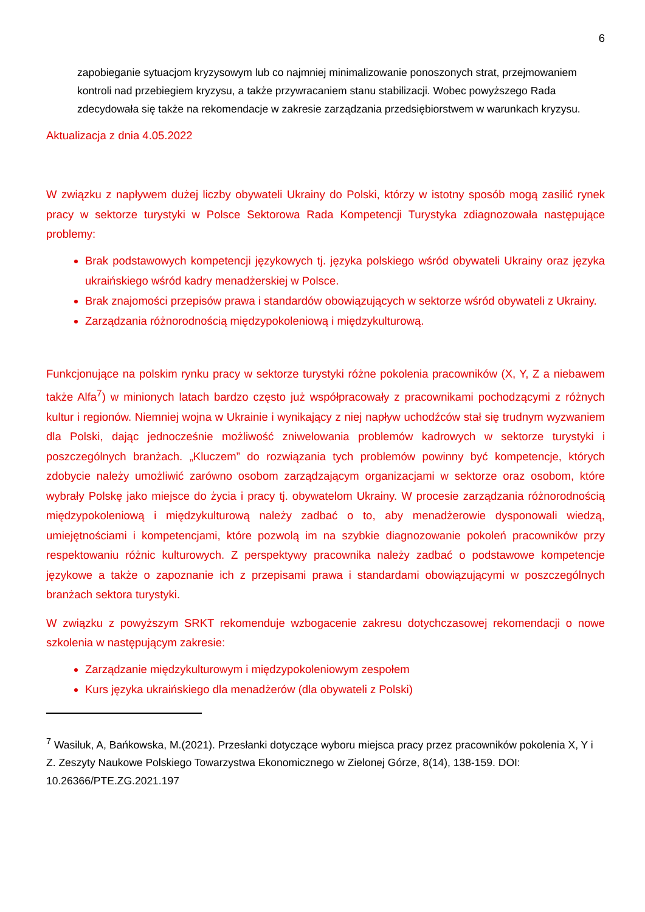6
zapobieganie sytuacjom kryzysowym lub co najmniej minimalizowanie ponoszonych strat, przejmowaniem kontroli nad przebiegiem kryzysu, a także przywracaniem stanu stabilizacji. Wobec powyższego Rada zdecydowała się także na rekomendacje w zakresie zarządzania przedsiębiorstwem w warunkach kryzysu.
Aktualizacja z dnia 4.05.2022
W związku z napływem dużej liczby obywateli Ukrainy do Polski, którzy w istotny sposób mogą zasilić rynek pracy w sektorze turystyki w Polsce Sektorowa Rada Kompetencji Turystyka zdiagnozowała następujące problemy:
Brak podstawowych kompetencji językowych tj. języka polskiego wśród obywateli Ukrainy oraz języka ukraińskiego wśród kadry menadżerskiej w Polsce.
Brak znajomości przepisów prawa i standardów obowiązujących w sektorze wśród obywateli z Ukrainy.
Zarządzania różnorodnością międzypokoleniową i międzykulturową.
Funkcjonujące na polskim rynku pracy w sektorze turystyki różne pokolenia pracowników (X, Y, Z a niebawem także Alfa<sup>7</sup>) w minionych latach bardzo często już współpracowały z pracownikami pochodzącymi z różnych kultur i regionów. Niemniej wojna w Ukrainie i wynikający z niej napływ uchodźców stał się trudnym wyzwaniem dla Polski, dając jednocześnie możliwość zniwelowania problemów kadrowych w sektorze turystyki i poszczególnych branżach. „Kluczem” do rozwiązania tych problemów powinny być kompetencje, których zdobycie należy umożliwić zarówno osobom zarządzającym organizacjami w sektorze oraz osobom, które wybrały Polskę jako miejsce do życia i pracy tj. obywatelom Ukrainy. W procesie zarządzania różnorodnością międzypokoleniową i międzykulturową należy zadbać o to, aby menadżerowie dysponowali wiedzą, umiejętnościami i kompetencjami, które pozwolą im na szybkie diagnozowanie pokoleń pracowników przy respektowaniu różnic kulturowych. Z perspektywy pracownika należy zadbać o podstawowe kompetencje językowe a także o zapoznanie ich z przepisami prawa i standardami obowiązującymi w poszczególnych branżach sektora turystyki.
W związku z powyższym SRKT rekomenduje wzbogacenie zakresu dotychczasowej rekomendacji o nowe szkolenia w następującym zakresie:
Zarządzanie międzykulturowym i międzypokoleniowym zespołem
Kurs języka ukraińskiego dla menadżerów (dla obywateli z Polski)
<sup>7</sup> Wasiluk, A, Bańkowska, M.(2021). Przesłanki dotyczące wyboru miejsca pracy przez pracowników pokolenia X, Y i Z. Zeszyty Naukowe Polskiego Towarzystwa Ekonomicznego w Zielonej Górze, 8(14), 138-159. DOI: 10.26366/PTE.ZG.2021.197